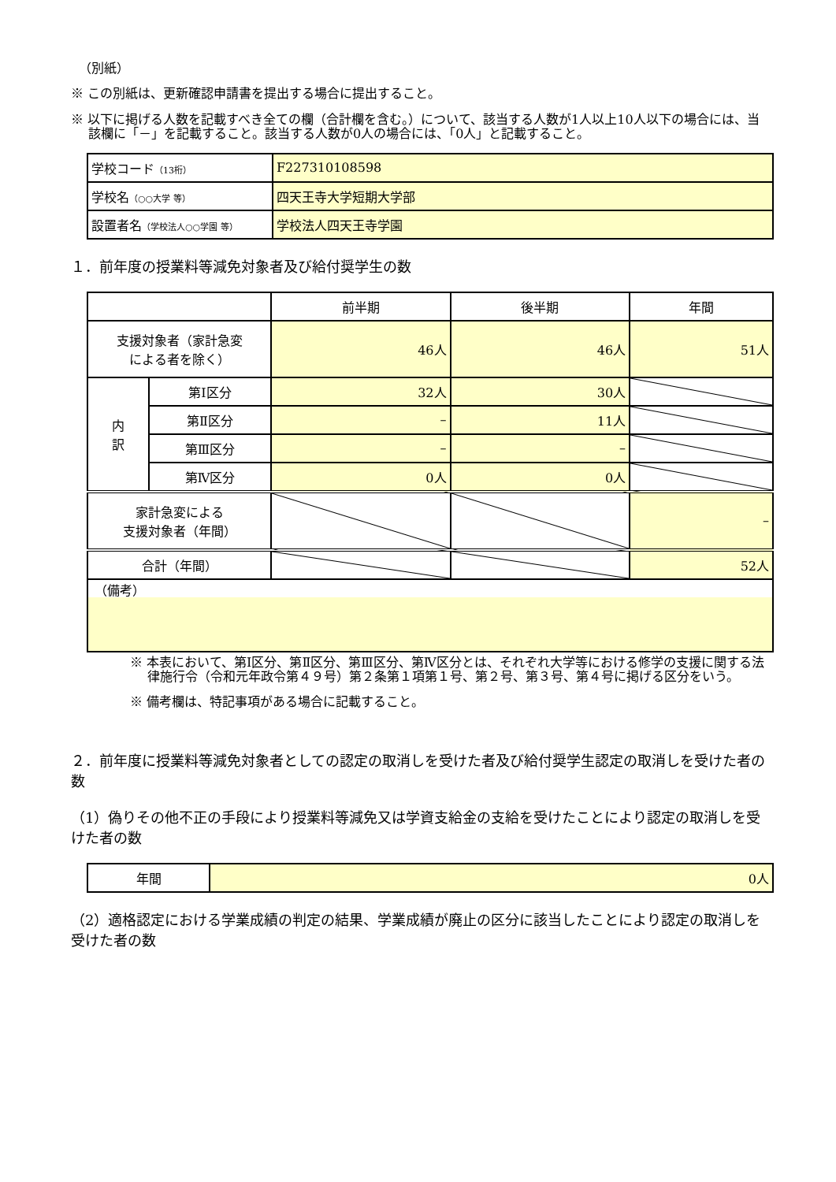（別紙）
※ この別紙は、更新確認申請書を提出する場合に提出すること。
※ 以下に掲げる人数を記載すべき全ての欄（合計欄を含む。）について、該当する人数が1人以上10人以下の場合には、当該欄に「－」を記載すること。該当する人数が0人の場合には、「0人」と記載すること。
| 学校コード （13桁） | F227310108598 |
| 学校名 （○○大学 等） | 四天王寺大学短期大学部 |
| 設置者名 （学校法人○○学園 等） | 学校法人四天王寺学園 |
１．前年度の授業料等減免対象者及び給付奨学生の数
| | | 前半期 | 後半期 | 年間 |
| 支援対象者（家計急変 による者を除く） | | 46人 | 46人 | 51人 |
| 内 訳 | 第Ⅰ区分 | 32人 | 30人 | |
| | 第Ⅱ区分 | – | 11人 | |
| | 第Ⅲ区分 | – | – | |
| | 第Ⅳ区分 | 0人 | 0人 | |
| 家計急変による 支援対象者（年間） | | | | – |
| 合計（年間） | | | | 52人 |
| （備考） | | | | |
※ 本表において、第Ⅰ区分、第Ⅱ区分、第Ⅲ区分、第Ⅳ区分とは、それぞれ大学等における修学の支援に関する法律施行令（令和元年政令第４９号）第２条第１項第１号、第２号、第３号、第４号に掲げる区分をいう。
※ 備考欄は、特記事項がある場合に記載すること。
２．前年度に授業料等減免対象者としての認定の取消しを受けた者及び給付奨学生認定の取消しを受けた者の数
（1）偽りその他不正の手段により授業料等減免又は学資支給金の支給を受けたことにより認定の取消しを受けた者の数
| 年間 | 0人 |
（2）適格認定における学業成績の判定の結果、学業成績が廃止の区分に該当したことにより認定の取消しを受けた者の数